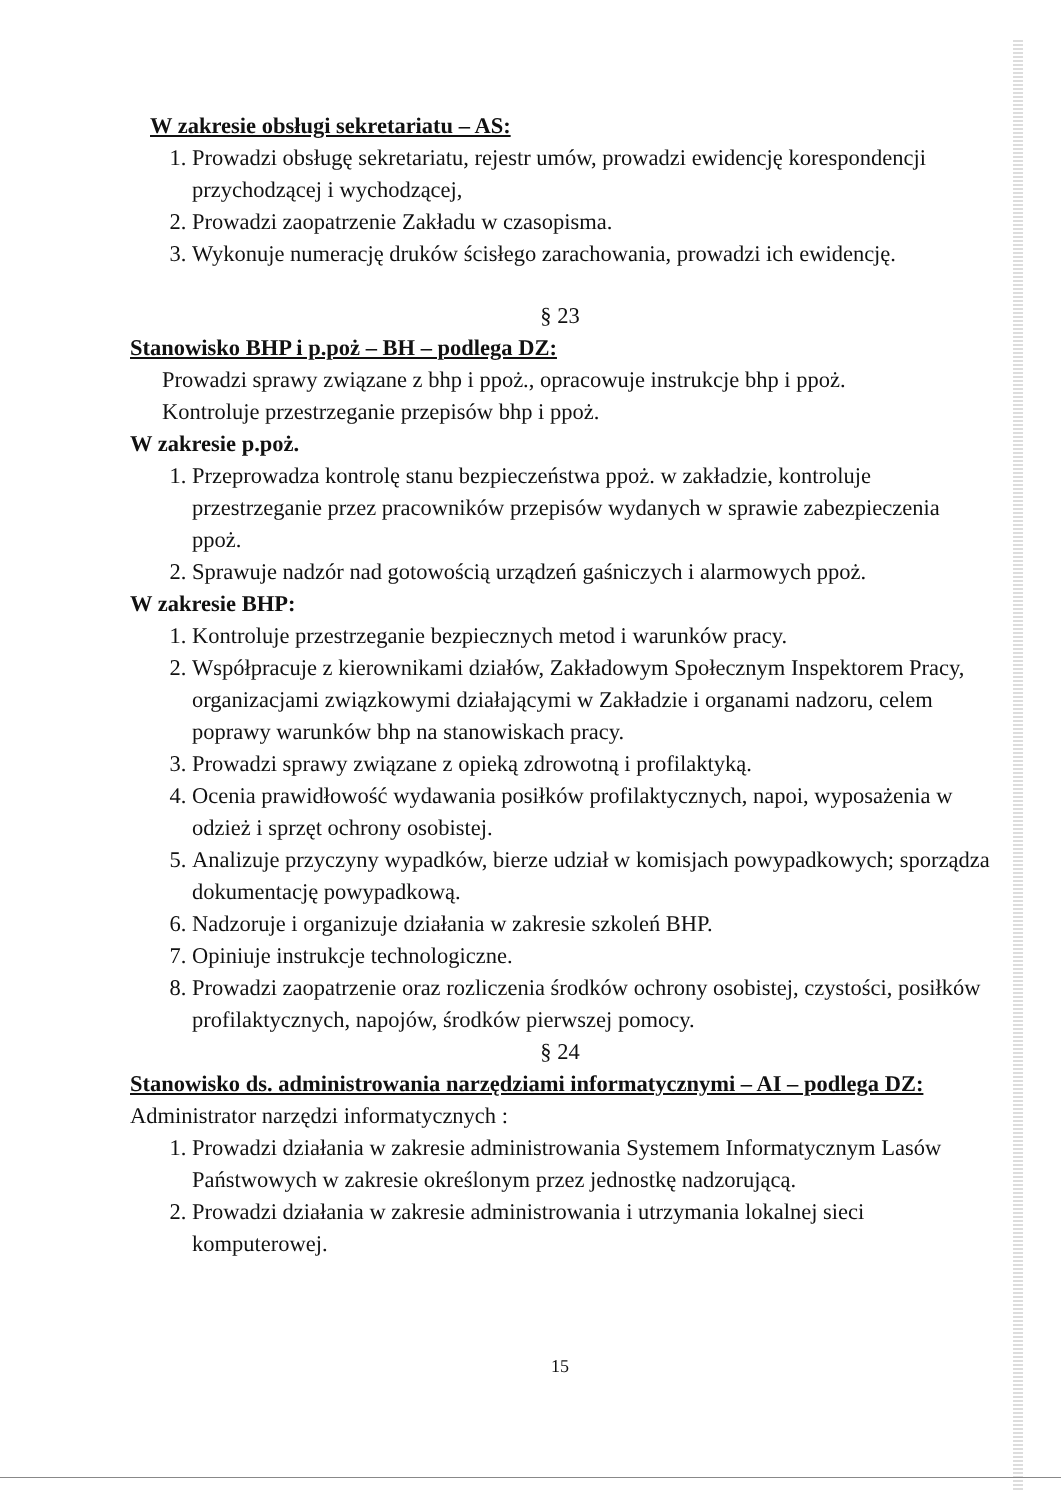W zakresie obsługi sekretariatu – AS:
1. Prowadzi obsługę sekretariatu, rejestr umów, prowadzi ewidencję korespondencji przychodzącej i wychodzącej,
2. Prowadzi zaopatrzenie Zakładu w czasopisma.
3. Wykonuje numerację druków ścisłego zarachowania, prowadzi ich ewidencję.
§ 23
Stanowisko BHP i p.poż – BH – podlega DZ:
Prowadzi sprawy związane z bhp i ppoż., opracowuje instrukcje bhp i ppoż.
Kontroluje przestrzeganie przepisów bhp i ppoż.
W zakresie p.poż.
1. Przeprowadza kontrolę stanu bezpieczeństwa ppoż. w zakładzie, kontroluje przestrzeganie przez pracowników przepisów wydanych w sprawie zabezpieczenia ppoż.
2. Sprawuje nadzór nad gotowością urządzeń gaśniczych i alarmowych ppoż.
W zakresie BHP:
1. Kontroluje przestrzeganie bezpiecznych metod i warunków pracy.
2. Współpracuje z kierownikami działów, Zakładowym Społecznym Inspektorem Pracy, organizacjami związkowymi działającymi w Zakładzie i organami nadzoru, celem poprawy warunków bhp na stanowiskach pracy.
3. Prowadzi sprawy związane z opieką zdrowotną i profilaktyką.
4. Ocenia prawidłowość wydawania posiłków profilaktycznych, napoi, wyposażenia w odzież i sprzęt ochrony osobistej.
5. Analizuje przyczyny wypadków, bierze udział w komisjach powypadkowych; sporządza dokumentację powypadkową.
6. Nadzoruje i organizuje działania w zakresie szkoleń BHP.
7. Opiniuje instrukcje technologiczne.
8. Prowadzi zaopatrzenie oraz rozliczenia środków ochrony osobistej, czystości, posiłków profilaktycznych, napojów, środków pierwszej pomocy.
§ 24
Stanowisko ds. administrowania narzędziami informatycznymi – AI – podlega DZ:
Administrator narzędzi informatycznych :
1. Prowadzi działania w zakresie administrowania Systemem Informatycznym Lasów Państwowych w zakresie określonym przez jednostkę nadzorującą.
2. Prowadzi działania w zakresie administrowania i utrzymania lokalnej sieci komputerowej.
15